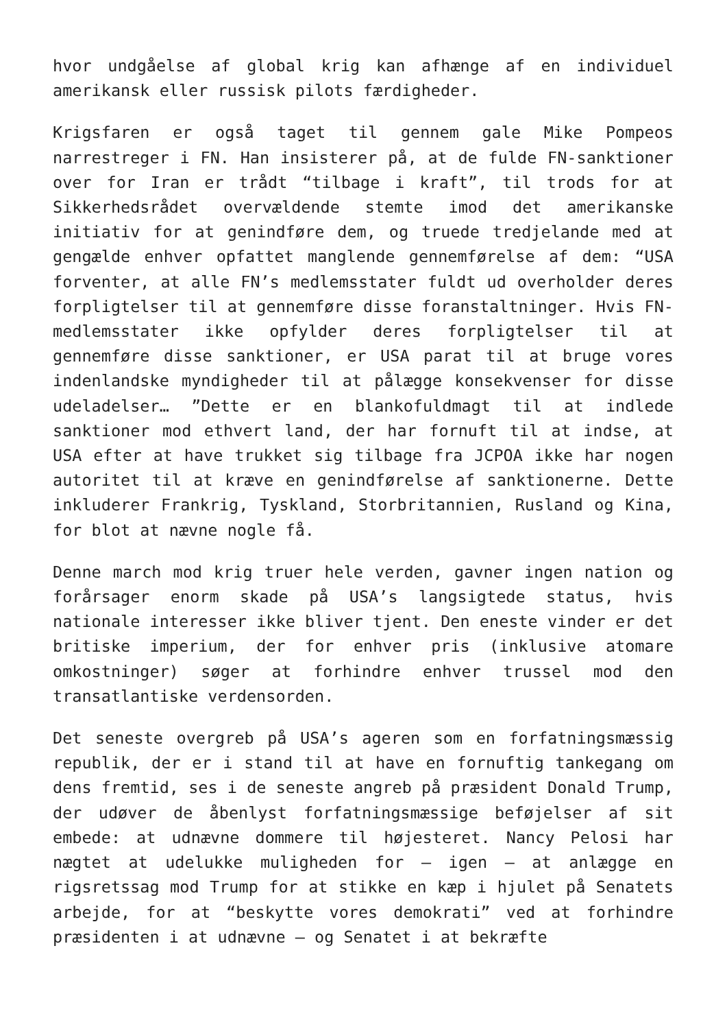hvor undgåelse af global krig kan afhænge af en individuel amerikansk eller russisk pilots færdigheder.
Krigsfaren er også taget til gennem gale Mike Pompeos narrestreger i FN. Han insisterer på, at de fulde FN-sanktioner over for Iran er trådt “tilbage i kraft”, til trods for at Sikkerhedsrådet overvældende stemte imod det amerikanske initiativ for at genindføre dem, og truede tredjelande med at gengælde enhver opfattet manglende gennemførelse af dem: “USA forventer, at alle FN’s medlemsstater fuldt ud overholder deres forpligtelser til at gennemføre disse foranstaltninger. Hvis FN-medlemsstater ikke opfylder deres forpligtelser til at gennemføre disse sanktioner, er USA parat til at bruge vores indenlandske myndigheder til at pålægge konsekvenser for disse udeladelser… ”Dette er en blankofuldmagt til at indlede sanktioner mod ethvert land, der har fornuft til at indse, at USA efter at have trukket sig tilbage fra JCPOA ikke har nogen autoritet til at kræve en genindførelse af sanktionerne. Dette inkluderer Frankrig, Tyskland, Storbritannien, Rusland og Kina, for blot at nævne nogle få.
Denne march mod krig truer hele verden, gavner ingen nation og forårsager enorm skade på USA’s langsigtede status, hvis nationale interesser ikke bliver tjent. Den eneste vinder er det britiske imperium, der for enhver pris (inklusive atomare omkostninger) søger at forhindre enhver trussel mod den transatlantiske verdensorden.
Det seneste overgreb på USA’s ageren som en forfatningsmæssig republik, der er i stand til at have en fornuftig tankegang om dens fremtid, ses i de seneste angreb på præsident Donald Trump, der udøver de åbenlyst forfatningsmæssige beføjelser af sit embede: at udnævne dommere til højesteret. Nancy Pelosi har nægtet at udelukke muligheden for – igen – at anlægge en rigsretssag mod Trump for at stikke en kæp i hjulet på Senatets arbejde, for at “beskytte vores demokrati” ved at forhindre præsidenten i at udnævne – og Senatet i at bekræfte